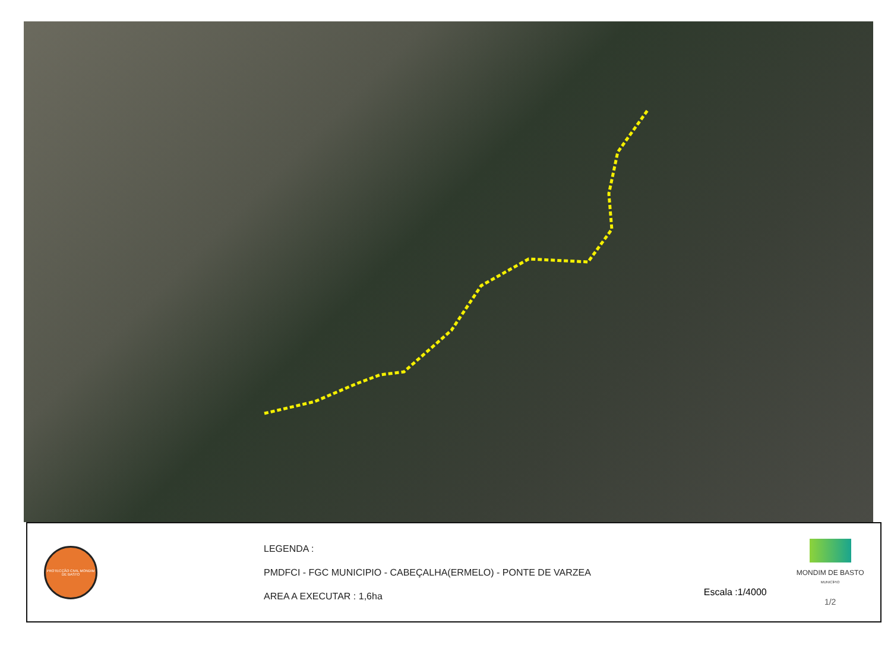PROTECÇÃO CIVIL MONDIM DE BASTO
LEGENDA :
PMDFCI - FGC MUNICIPIO - CABEÇALHA(ERMELO) - PONTE DE VARZEA
AREA A EXECUTAR : 1,6ha
Escala :1/4000
MONDIM DE BASTO
MUNICÍPIO
1/2